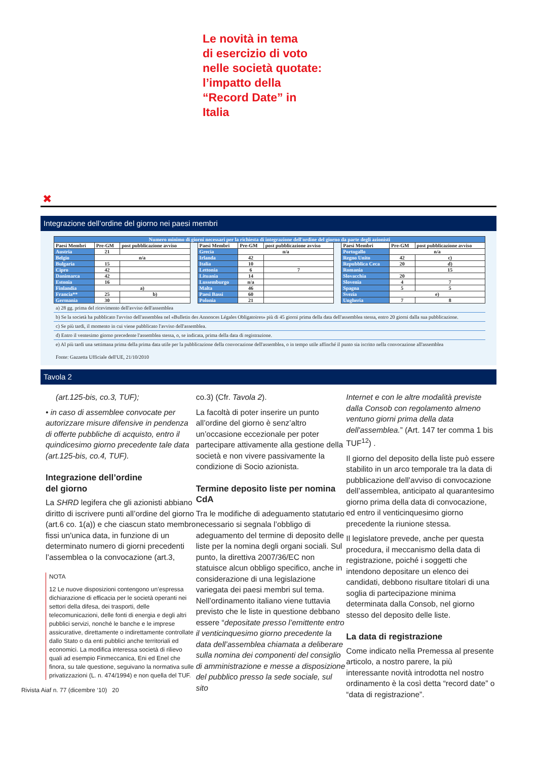Le novità in tema
di esercizio di voto
nelle società quotate:
l’impatto della
“Record Date” in
Italia
✖
Integrazione dell’ordine del giorno nei paesi membri
| Numero minimo di giorni necessari per la richiesta di integrazione dell'ordine del giorno da parte degli azionisti | | | | | | | | | | |
| Paesi Membri | Pre-GM | post pubblicazione avviso | | Paesi Membri | Pre-GM | post pubblicazione avviso | | Paesi Membri | Pre-GM | post pubblicazione avviso |
| Austria | 21 | | | Grecia | n/a | | | Portogallo | n/a | |
| Belgio | n/a | | | Irlanda | 42 | | | Regno Unito | 42 | c) |
| Bulgaria | 15 | | | Italia | 10 | | | Repubblica Ceca | 20 | d) |
| Cipro | 42 | | | Lettonia | 6 | 7 | | Romania | | 15 |
| Danimarca | 42 | | | Lituania | 14 | | | Slovacchia | 20 | |
| Estonia | 16 | | | Lussemburgo | n/a | | | Slovenia | 4 | 7 |
| Finlandia | a) | | | Malta | 46 | | | Spagna | 5 | 5 |
| Francia** | 25 | b) | | Paesi Bassi | 60 | | | Svezia | e) | |
| Germania | 30 | | | Polonia | 21 | | | Ungheria | 7 | 8 |
a) 28 gg. prima del ricevimento dell'avviso dell'assemblea
b) Se la società ha pubblicato l'avviso dell'assemblea nel «Bulletin des Annonces Légales Obligatoires» più di 45 giorni prima della data dell'assemblea stessa, entro 20 giorni dalla sua pubblicazione.
c) Se più tardi, il momento in cui viene pubblicato l'avviso dell'assemblea.
d) Entro il ventesimo giorno precedente l'assemblea stessa, o, se indicata, prima della data di registrazione.
e) Al più tardi una settimana prima della prima data utile per la pubblicazione della convocazione dell'assemblea, o in tempo utile affinché il punto sia iscritto nella convocazione all'assemblea
Fonte: Gazzetta Ufficiale dell'UE, 21/10/2010
Tavola 2
(art.125-bis, co.3, TUF);
• in caso di assemblee convocate per autorizzare misure difensive in pendenza di offerte pubbliche di acquisto, entro il quindicesimo giorno precedente tale data (art.125-bis, co.4, TUF).
Integrazione dell’ordine
del giorno
La SHRD legifera che gli azionisti abbiano diritto di iscrivere punti all’ordine del giorno (art.6 co. 1(a)) e che ciascun stato membro fissi un'unica data, in funzione di un determinato numero di giorni precedenti l’assemblea o la convocazione (art.3,
NOTA
12 Le nuove disposizioni contengono un’espressa dichiarazione di efficacia per le società operanti nei settori della difesa, dei trasporti, delle telecomunicazioni, delle fonti di energia e degli altri pubblici servizi, nonché le banche e le imprese assicurative, direttamente o indirettamente controllate dallo Stato o da enti pubblici anche territoriali ed economici. La modifica interessa società di rilievo quali ad esempio Finmeccanica, Eni ed Enel che finora, su tale questione, seguivano la normativa sulle privatizzazioni (L. n. 474/1994) e non quella del TUF.
Rivista Aiaf n. 77 (dicembre ‘10) 20
co.3) (Cfr. Tavola 2).
La facoltà di poter inserire un punto all’ordine del giorno è senz’altro un’occasione eccezionale per poter partecipare attivamente alla gestione della società e non vivere passivamente la condizione di Socio azionista.
Termine deposito liste per nomina CdA
Tra le modifiche di adeguamento statutario necessario si segnala l’obbligo di adeguamento del termine di deposito delle liste per la nomina degli organi sociali. Sul punto, la direttiva 2007/36/EC non statuisce alcun obbligo specifico, anche in considerazione di una legislazione variegata dei paesi membri sul tema.
Nell’ordinamento italiano viene tuttavia previsto che le liste in questione debbano essere “depositate presso l’emittente entro il venticinquesimo giorno precedente la data dell’assemblea chiamata a deliberare sulla nomina dei componenti del consiglio di amministrazione e messe a disposizione del pubblico presso la sede sociale, sul sito
Internet e con le altre modalità previste dalla Consob con regolamento almeno ventuno giorni prima della data dell'assemblea.” (Art. 147 ter comma 1 bis TUF<sup>12</sup>) .
Il giorno del deposito della liste può essere stabilito in un arco temporale tra la data di pubblicazione dell’avviso di convocazione dell’assemblea, anticipato al quarantesimo giorno prima della data di convocazione, ed entro il venticinquesimo giorno precedente la riunione stessa.
Il legislatore prevede, anche per questa procedura, il meccanismo della data di registrazione, poiché i soggetti che intendono depositare un elenco dei candidati, debbono risultare titolari di una soglia di partecipazione minima determinata dalla Consob, nel giorno stesso del deposito delle liste.
La data di registrazione
Come indicato nella Premessa al presente articolo, a nostro parere, la più interessante novità introdotta nel nostro ordinamento è la così detta “record date” o “data di registrazione”.